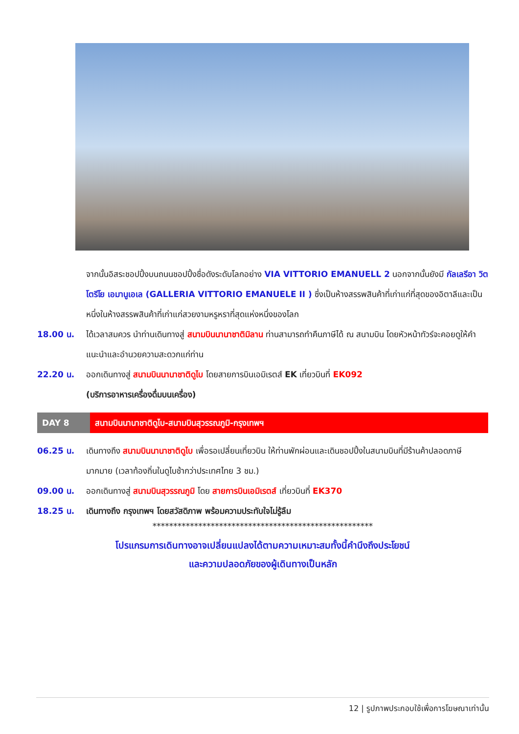จากนั้นอิสระชอปปิ้งบนถนนชอปปิ้งชื่อดังระดับโลกอย่าง VIA VITTORIO EMANUELL 2 นอกจากนั้นยังมี กัลเลรีอา วิตโตรีโย เอมานูเอเล (GALLERIA VITTORIO EMANUELE II ) ซึ่งเป็นห้างสรรพสินค้าที่เก่าแก่ที่สุดของอิตาลีและเป็นหนึ่งในห้างสรรพสินค้าที่เก่าแก่สวยงามหรูหราที่สุดแห่งหนึ่งของโลก
18.00 น. ได้เวลาสมควร นำท่านเดินทางสู่ สนามบินนานาชาติมิลาน ท่านสามารถทำคืนภาษีได้ ณ สนามบิน โดยหัวหน้าทัวร์จะคอยดูให้คำแนะนำและอำนวยความสะดวกแก่ท่าน
22.20 น. ออกเดินทางสู่ สนามบินนานาชาติดูไบ โดยสายการบินเอมิเรตส์ EK เที่ยวบินที่ EK092
(บริการอาหารเครื่องดื่มบนเครื่อง)
DAY 8 สนามบินนานาชาติดูไบ-สนามบินสุวรรณภูมิ-กรุงเทพฯ
06.25 น. เดินทางถึง สนามบินนานาชาติดูไบ เพื่อรอเปลี่ยนเที่ยวบิน ให้ท่านพักผ่อนและเดินชอปปิ้งในสนามบินที่มีร้านค้าปลอดภาษีมากมาย (เวลาท้องถิ่นในดูไบช้ากว่าประเทศไทย 3 ชม.)
09.00 น. ออกเดินทางสู่ สนามบินสุวรรณภูมิ โดย สายการบินเอมิเรตส์ เที่ยวบินที่ EK370
18.25 น. เดินทางถึง กรุงเทพฯ โดยสวัสดิภาพ พร้อมความประทับใจไม่รู้ลืม
*****************************************************
โปรแกรมการเดินทางอาจเปลี่ยนแปลงได้ตามความเหมาะสมทั้งนี้คำนึงถึงประโยชน์
และความปลอดภัยของผู้เดินทางเป็นหลัก
12 | รูปภาพประกอบใช้เพื่อการโฆษณาเท่านั้น